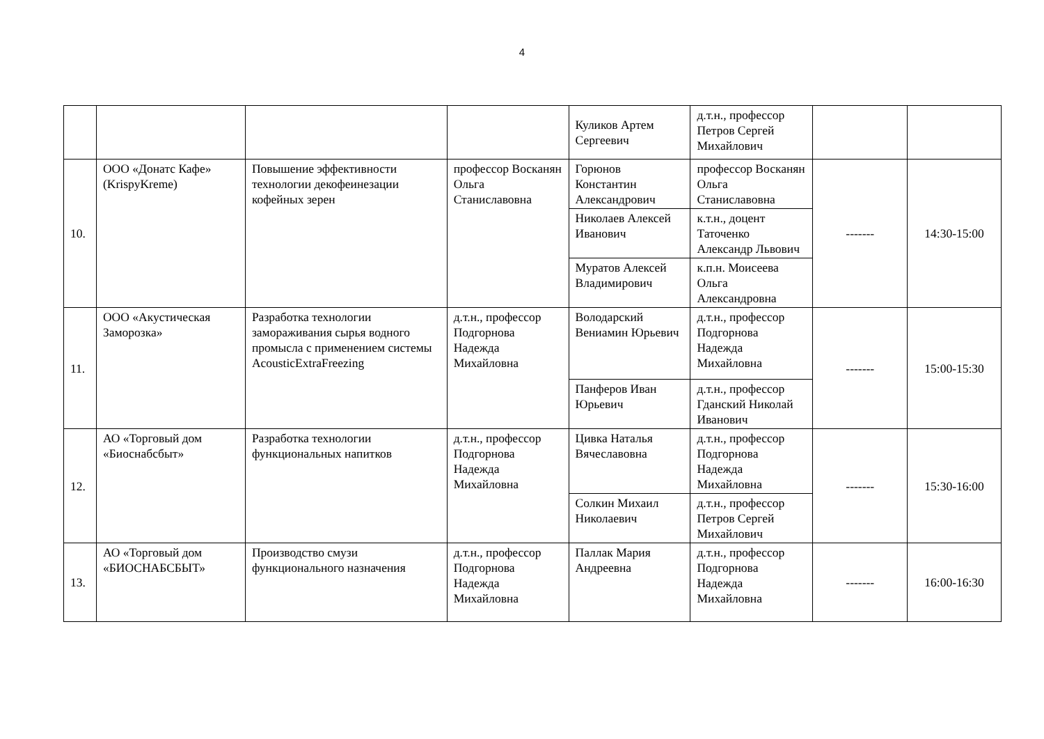4
| | | | | Куликов Артем Сергеевич | д.т.н., профессор Петров Сергей Михайлович | | |
| 10. | ООО «Донатс Кафе» (KrispyKreme) | Повышение эффективности технологии декофеинезации кофейных зерен | профессор Восканян Ольга Станиславовна | Горюнов Константин Александрович | профессор Восканян Ольга Станиславовна | ------- | 14:30-15:00 |
| | | | | Николаев Алексей Иванович | к.т.н., доцент Таточенко Александр Львович | | |
| | | | | Муратов Алексей Владимирович | к.п.н. Моисеева Ольга Александровна | | |
| 11. | ООО «Акустическая Заморозка» | Разработка технологии замораживания сырья водного промысла с применением системы AcousticExtraFreezing | д.т.н., профессор Подгорнова Надежда Михайловна | Володарский Вениамин Юрьевич | д.т.н., профессор Подгорнова Надежда Михайловна | ------- | 15:00-15:30 |
| | | | | Панферов Иван Юрьевич | д.т.н., профессор Гданский Николай Иванович | | |
| 12. | АО «Торговый дом «Биоснабсбыт» | Разработка технологии функциональных напитков | д.т.н., профессор Подгорнова Надежда Михайловна | Цивка Наталья Вячеславовна | д.т.н., профессор Подгорнова Надежда Михайловна | ------- | 15:30-16:00 |
| | | | | Солкин Михаил Николаевич | д.т.н., профессор Петров Сергей Михайлович | | |
| 13. | АО «Торговый дом «БИОСНАБСБЫТ» | Производство смузи функционального назначения | д.т.н., профессор Подгорнова Надежда Михайловна | Паллак Мария Андреевна | д.т.н., профессор Подгорнова Надежда Михайловна | ------- | 16:00-16:30 |